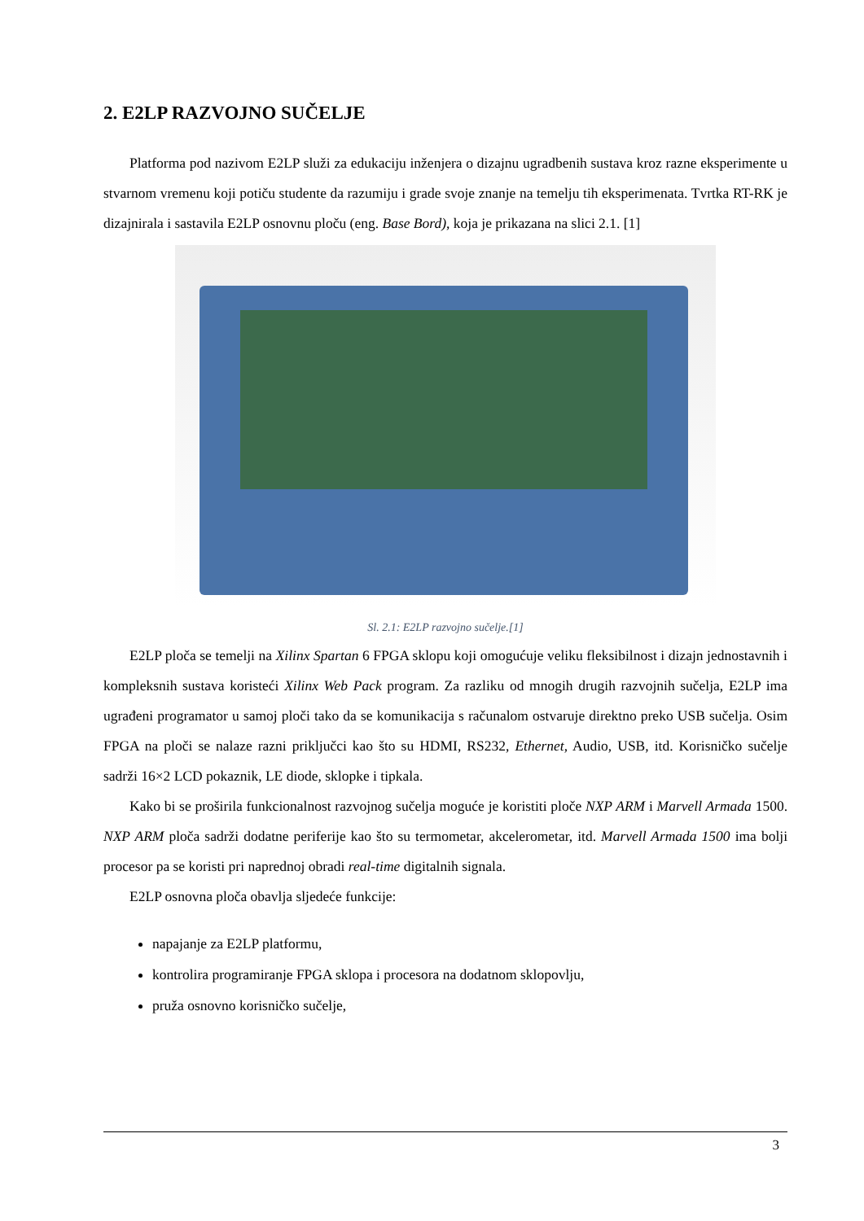2. E2LP RAZVOJNO SUČELJE
Platforma pod nazivom E2LP služi za edukaciju inženjera o dizajnu ugradbenih sustava kroz razne eksperimente u stvarnom vremenu koji potiču studente da razumiju i grade svoje znanje na temelju tih eksperimenata. Tvrtka RT-RK je dizajnirala i sastavila E2LP osnovnu ploču (eng. Base Bord), koja je prikazana na slici 2.1. [1]
Sl. 2.1: E2LP razvojno sučelje.[1]
E2LP ploča se temelji na Xilinx Spartan 6 FPGA sklopu koji omogućuje veliku fleksibilnost i dizajn jednostavnih i kompleksnih sustava koristeći Xilinx Web Pack program. Za razliku od mnogih drugih razvojnih sučelja, E2LP ima ugrađeni programator u samoj ploči tako da se komunikacija s računalom ostvaruje direktno preko USB sučelja. Osim FPGA na ploči se nalaze razni priključci kao što su HDMI, RS232, Ethernet, Audio, USB, itd. Korisničko sučelje sadrži 16×2 LCD pokaznik, LE diode, sklopke i tipkala.
Kako bi se proširila funkcionalnost razvojnog sučelja moguće je koristiti ploče NXP ARM i Marvell Armada 1500. NXP ARM ploča sadrži dodatne periferije kao što su termometar, akcelerometar, itd. Marvell Armada 1500 ima bolji procesor pa se koristi pri naprednoj obradi real-time digitalnih signala.
E2LP osnovna ploča obavlja sljedeće funkcije:
napajanje za E2LP platformu,
kontrolira programiranje FPGA sklopa i procesora na dodatnom sklopovlju,
pruža osnovno korisničko sučelje,
3